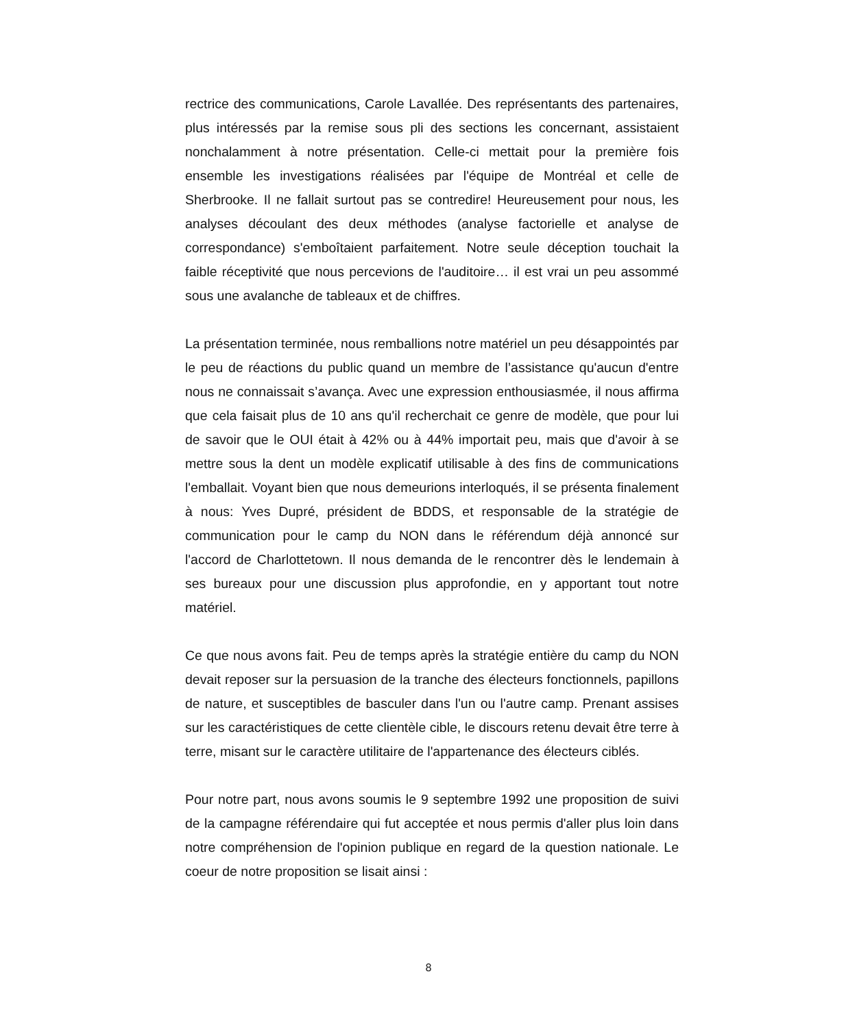rectrice des communications, Carole Lavallée. Des représentants des partenaires, plus intéressés par la remise sous pli des sections les concernant, assistaient nonchalamment à notre présentation. Celle-ci mettait pour la première fois ensemble les investigations réalisées par l'équipe de Montréal et celle de Sherbrooke. Il ne fallait surtout pas se contredire! Heureusement pour nous, les analyses découlant des deux méthodes (analyse factorielle et analyse de correspondance) s'emboîtaient parfaitement. Notre seule déception touchait la faible réceptivité que nous percevions de l'auditoire… il est vrai un peu assommé sous une avalanche de tableaux et de chiffres.
La présentation terminée, nous remballions notre matériel un peu désappointés par le peu de réactions du public quand un membre de l’assistance qu'aucun d'entre nous ne connaissait s’avança. Avec une expression enthousiasmée, il nous affirma que cela faisait plus de 10 ans qu'il recherchait ce genre de modèle, que pour lui de savoir que le OUI était à 42% ou à 44% importait peu, mais que d'avoir à se mettre sous la dent un modèle explicatif utilisable à des fins de communications l'emballait. Voyant bien que nous demeurions interloqués, il se présenta finalement à nous: Yves Dupré, président de BDDS, et responsable de la stratégie de communication pour le camp du NON dans le référendum déjà annoncé sur l'accord de Charlottetown. Il nous demanda de le rencontrer dès le lendemain à ses bureaux pour une discussion plus approfondie, en y apportant tout notre matériel.
Ce que nous avons fait. Peu de temps après la stratégie entière du camp du NON devait reposer sur la persuasion de la tranche des électeurs fonctionnels, papillons de nature, et susceptibles de basculer dans l'un ou l'autre camp. Prenant assises sur les caractéristiques de cette clientèle cible, le discours retenu devait être terre à terre, misant sur le caractère utilitaire de l'appartenance des électeurs ciblés.
Pour notre part, nous avons soumis le 9 septembre 1992 une proposition de suivi de la campagne référendaire qui fut acceptée et nous permis d'aller plus loin dans notre compréhension de l'opinion publique en regard de la question nationale. Le coeur de notre proposition se lisait ainsi :
8